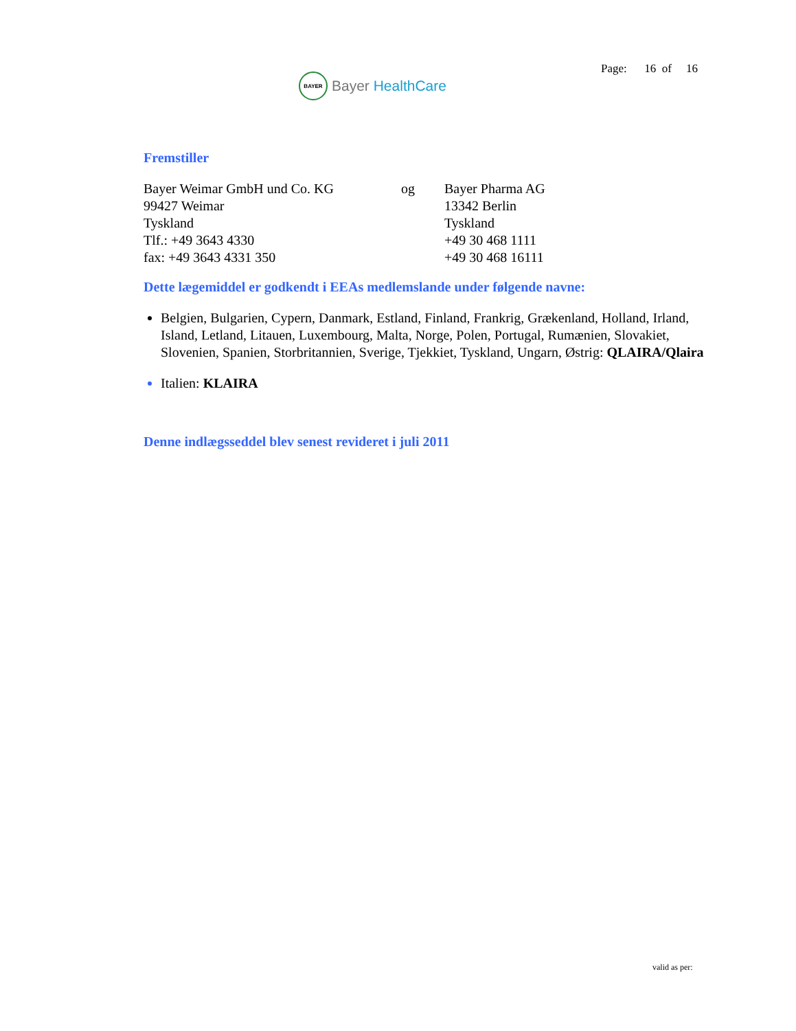BAYER
Bayer HealthCare
Page: 16 of 16
Fremstiller
| Bayer Weimar GmbH und Co. KG 99427 Weimar Tyskland Tlf.: +49 3643 4330 fax: +49 3643 4331 350 | og | Bayer Pharma AG 13342 Berlin Tyskland +49 30 468 1111 +49 30 468 16111 |
Dette lægemiddel er godkendt i EEAs medlemslande under følgende navne:
Belgien, Bulgarien, Cypern, Danmark, Estland, Finland, Frankrig, Grækenland, Holland, Irland, Island, Letland, Litauen, Luxembourg, Malta, Norge, Polen, Portugal, Rumænien, Slovakiet, Slovenien, Spanien, Storbritannien, Sverige, Tjekkiet, Tyskland, Ungarn, Østrig: QLAIRA/Qlaira
Italien: KLAIRA
Denne indlægsseddel blev senest revideret i juli 2011
valid as per: